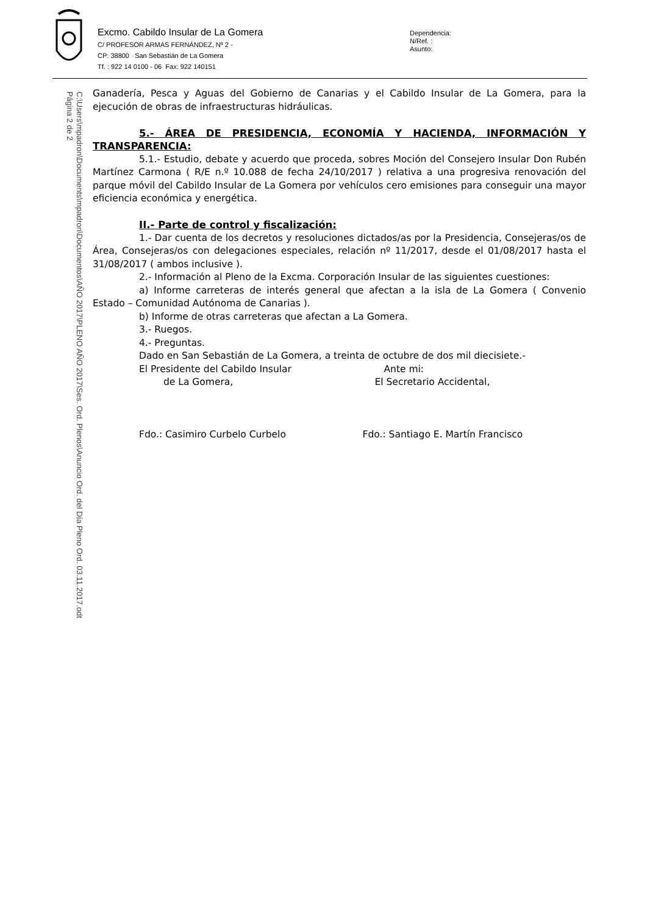Excmo. Cabildo Insular de La Gomera
C/ PROFESOR ARMAS FERNÁNDEZ, Nº 2 -
CP: 38800 San Sebastián de La Gomera
Tf. : 922 14 0100 - 06 Fax: 922 140151
Dependencia:
N/Ref. :
Asunto:
C:\Users\mpadron\Documents\mpadron\Documentos\AÑO 2017\PLENO AÑO 2017\Ses. Ord. Plenos\Anuncio Ord. del Día Pleno Ord. 03.11.2017.odt
Página 2 de 2
Ganadería, Pesca y Aguas del Gobierno de Canarias y el Cabildo Insular de La Gomera, para la ejecución de obras de infraestructuras hidráulicas.
5.- ÁREA DE PRESIDENCIA, ECONOMÍA Y HACIENDA, INFORMACIÓN Y TRANSPARENCIA:
5.1.- Estudio, debate y acuerdo que proceda, sobres Moción del Consejero Insular Don Rubén Martínez Carmona ( R/E n.º 10.088 de fecha 24/10/2017 ) relativa a una progresiva renovación del parque móvil del Cabildo Insular de La Gomera por vehículos cero emisiones para conseguir una mayor eficiencia económica y energética.
II.- Parte de control y fiscalización:
1.- Dar cuenta de los decretos y resoluciones dictados/as por la Presidencia, Consejeras/os de Área, Consejeras/os con delegaciones especiales, relación nº 11/2017, desde el 01/08/2017 hasta el 31/08/2017 ( ambos inclusive ).
2.- Información al Pleno de la Excma. Corporación Insular de las siguientes cuestiones:
a) Informe carreteras de interés general que afectan a la isla de La Gomera ( Convenio Estado – Comunidad Autónoma de Canarias ).
b) Informe de otras carreteras que afectan a La Gomera.
3.- Ruegos.
4.- Preguntas.
Dado en San Sebastián de La Gomera, a treinta de octubre de dos mil diecisiete.-
El Presidente del Cabildo Insular Ante mi:
de La Gomera, El Secretario Accidental,
Fdo.: Casimiro Curbelo Curbelo Fdo.: Santiago E. Martín Francisco